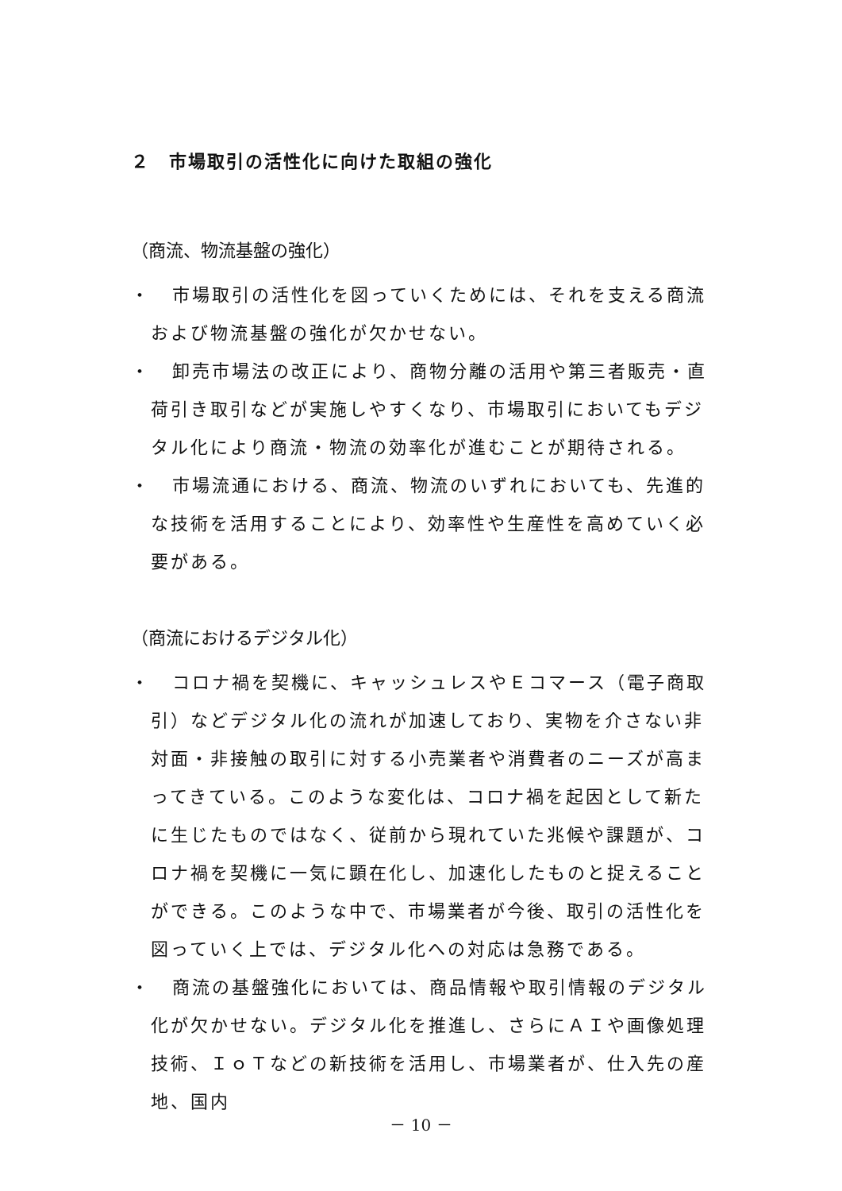２　市場取引の活性化に向けた取組の強化
（商流、物流基盤の強化）
・ 市場取引の活性化を図っていくためには、それを支える商流および物流基盤の強化が欠かせない。
・ 卸売市場法の改正により、商物分離の活用や第三者販売・直荷引き取引などが実施しやすくなり、市場取引においてもデジタル化により商流・物流の効率化が進むことが期待される。
・ 市場流通における、商流、物流のいずれにおいても、先進的な技術を活用することにより、効率性や生産性を高めていく必要がある。
（商流におけるデジタル化）
・ コロナ禍を契機に、キャッシュレスやＥコマース（電子商取引）などデジタル化の流れが加速しており、実物を介さない非対面・非接触の取引に対する小売業者や消費者のニーズが高まってきている。このような変化は、コロナ禍を起因として新たに生じたものではなく、従前から現れていた兆候や課題が、コロナ禍を契機に一気に顕在化し、加速化したものと捉えることができる。このような中で、市場業者が今後、取引の活性化を図っていく上では、デジタル化への対応は急務である。
・ 商流の基盤強化においては、商品情報や取引情報のデジタル化が欠かせない。デジタル化を推進し、さらにＡＩや画像処理技術、ＩｏＴなどの新技術を活用し、市場業者が、仕入先の産地、国内
－ 10 －